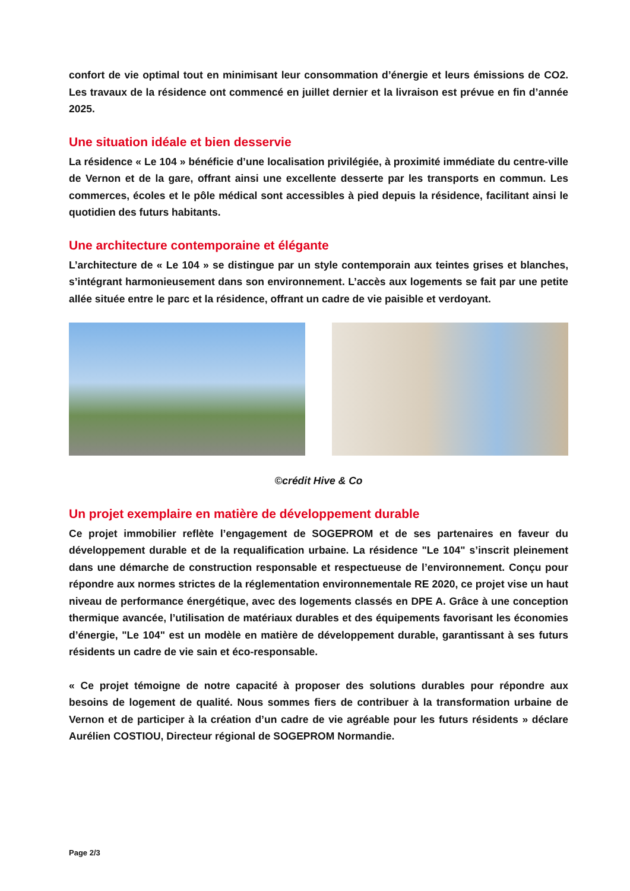confort de vie optimal tout en minimisant leur consommation d’énergie et leurs émissions de CO2. Les travaux de la résidence ont commencé en juillet dernier et la livraison est prévue en fin d’année 2025.
Une situation idéale et bien desservie
La résidence « Le 104 » bénéficie d’une localisation privilégiée, à proximité immédiate du centre-ville de Vernon et de la gare, offrant ainsi une excellente desserte par les transports en commun. Les commerces, écoles et le pôle médical sont accessibles à pied depuis la résidence, facilitant ainsi le quotidien des futurs habitants.
Une architecture contemporaine et élégante
L’architecture de « Le 104 » se distingue par un style contemporain aux teintes grises et blanches, s’intégrant harmonieusement dans son environnement. L’accès aux logements se fait par une petite allée située entre le parc et la résidence, offrant un cadre de vie paisible et verdoyant.
©crédit Hive & Co
Un projet exemplaire en matière de développement durable
Ce projet immobilier reflète l’engagement de SOGEPROM et de ses partenaires en faveur du développement durable et de la requalification urbaine. La résidence "Le 104" s’inscrit pleinement dans une démarche de construction responsable et respectueuse de l’environnement. Conçu pour répondre aux normes strictes de la réglementation environnementale RE 2020, ce projet vise un haut niveau de performance énergétique, avec des logements classés en DPE A. Grâce à une conception thermique avancée, l’utilisation de matériaux durables et des équipements favorisant les économies d’énergie, "Le 104" est un modèle en matière de développement durable, garantissant à ses futurs résidents un cadre de vie sain et éco-responsable.
« Ce projet témoigne de notre capacité à proposer des solutions durables pour répondre aux besoins de logement de qualité. Nous sommes fiers de contribuer à la transformation urbaine de Vernon et de participer à la création d’un cadre de vie agréable pour les futurs résidents » déclare Aurélien COSTIOU, Directeur régional de SOGEPROM Normandie.
Page 2/3